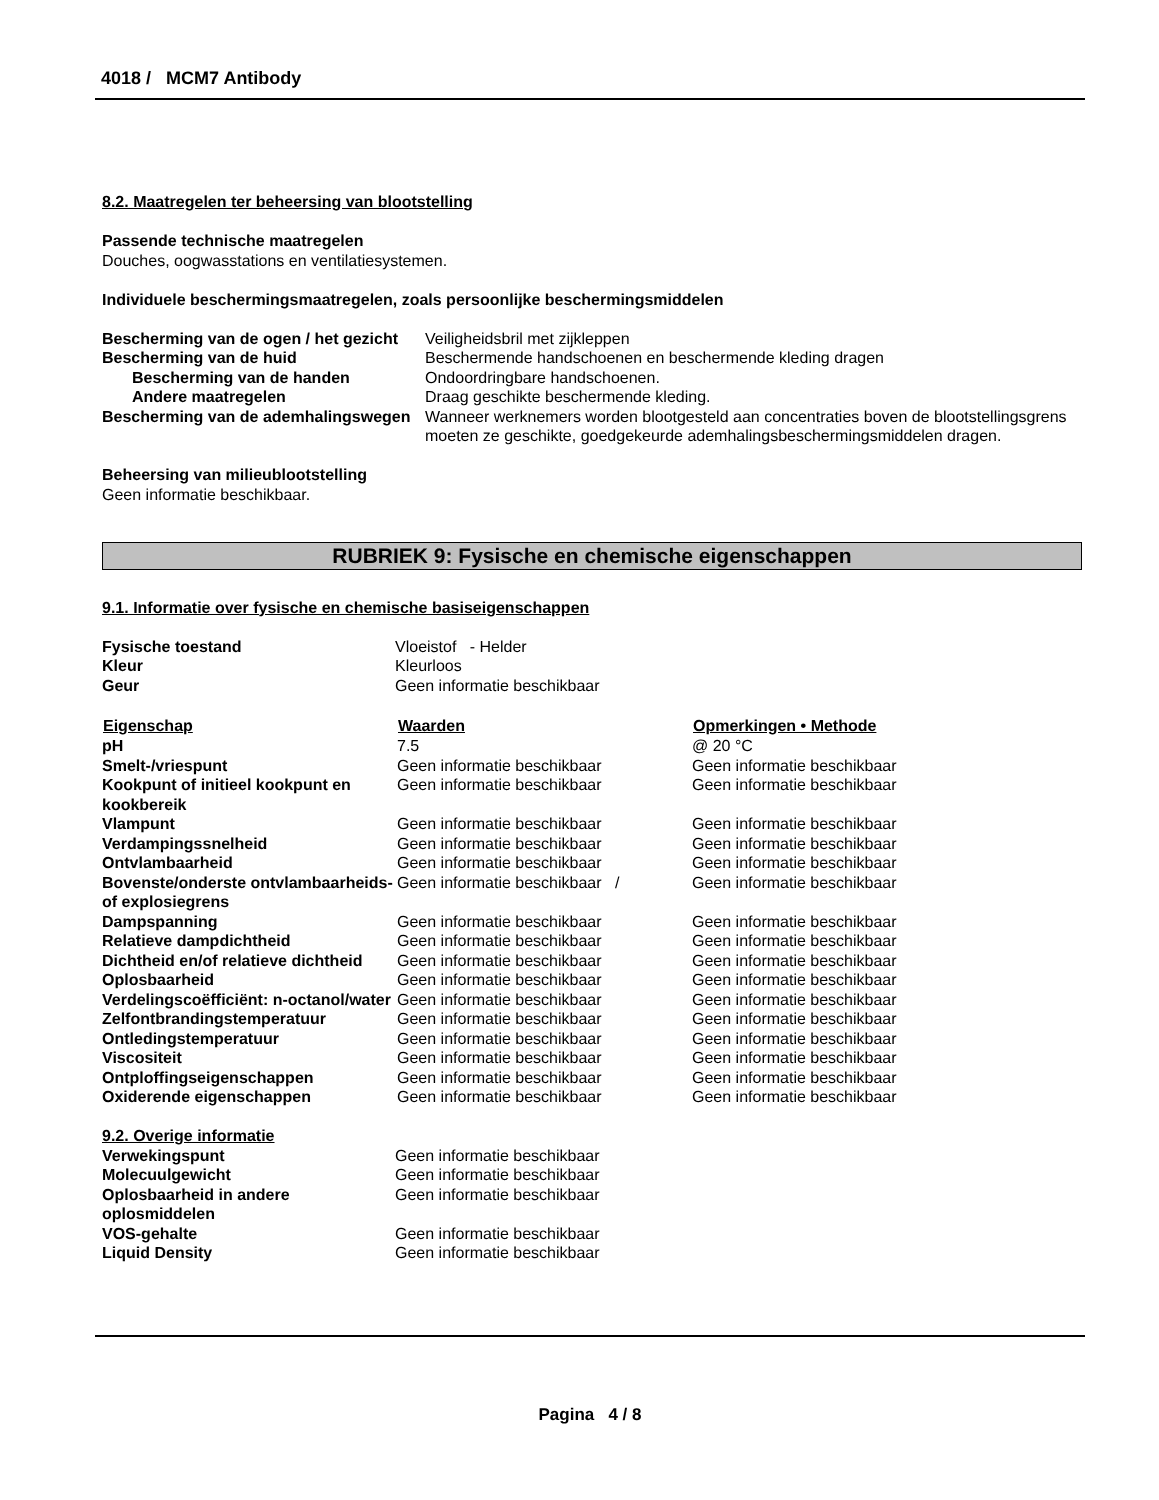4018 / MCM7 Antibody
8.2. Maatregelen ter beheersing van blootstelling
Passende technische maatregelen
Douches, oogwasstations en ventilatiesystemen.
Individuele beschermingsmaatregelen, zoals persoonlijke beschermingsmiddelen
| Bescherming van de ogen / het gezicht | Veiligheidsbril met zijkleppen |
| Bescherming van de huid | Beschermende handschoenen en beschermende kleding dragen |
| Bescherming van de handen | Ondoordringbare handschoenen. |
| Andere maatregelen | Draag geschikte beschermende kleding. |
| Bescherming van de ademhalingswegen | Wanneer werknemers worden blootgesteld aan concentraties boven de blootstellingsgrens moeten ze geschikte, goedgekeurde ademhalingsbeschermingsmiddelen dragen. |
Beheersing van milieublootstelling
Geen informatie beschikbaar.
RUBRIEK 9: Fysische en chemische eigenschappen
9.1. Informatie over fysische en chemische basiseigenschappen
| Fysische toestand | Vloeistof - Helder |
| Kleur | Kleurloos |
| Geur | Geen informatie beschikbaar |
| Eigenschap | Waarden | Opmerkingen • Methode |
| --- | --- | --- |
| pH | 7.5 | @ 20 °C |
| Smelt-/vriespunt | Geen informatie beschikbaar | Geen informatie beschikbaar |
| Kookpunt of initieel kookpunt en kookbereik | Geen informatie beschikbaar | Geen informatie beschikbaar |
| Vlampunt | Geen informatie beschikbaar | Geen informatie beschikbaar |
| Verdampingssnelheid | Geen informatie beschikbaar | Geen informatie beschikbaar |
| Ontvlambaarheid | Geen informatie beschikbaar | Geen informatie beschikbaar |
| Bovenste/onderste ontvlambaarheids- of explosiegrens | Geen informatie beschikbaar / | Geen informatie beschikbaar |
| Dampspanning | Geen informatie beschikbaar | Geen informatie beschikbaar |
| Relatieve dampdichtheid | Geen informatie beschikbaar | Geen informatie beschikbaar |
| Dichtheid en/of relatieve dichtheid | Geen informatie beschikbaar | Geen informatie beschikbaar |
| Oplosbaarheid | Geen informatie beschikbaar | Geen informatie beschikbaar |
| Verdelingscoëfficiënt: n-octanol/water | Geen informatie beschikbaar | Geen informatie beschikbaar |
| Zelfontbrandingstemperatuur | Geen informatie beschikbaar | Geen informatie beschikbaar |
| Ontledingstemperatuur | Geen informatie beschikbaar | Geen informatie beschikbaar |
| Viscositeit | Geen informatie beschikbaar | Geen informatie beschikbaar |
| Ontploffingseigenschappen | Geen informatie beschikbaar | Geen informatie beschikbaar |
| Oxiderende eigenschappen | Geen informatie beschikbaar | Geen informatie beschikbaar |
9.2. Overige informatie
| Verwekingspunt | Geen informatie beschikbaar |
| Molecuulgewicht | Geen informatie beschikbaar |
| Oplosbaarheid in andere oplosmiddelen | Geen informatie beschikbaar |
| VOS-gehalte | Geen informatie beschikbaar |
| Liquid Density | Geen informatie beschikbaar |
Pagina 4 / 8